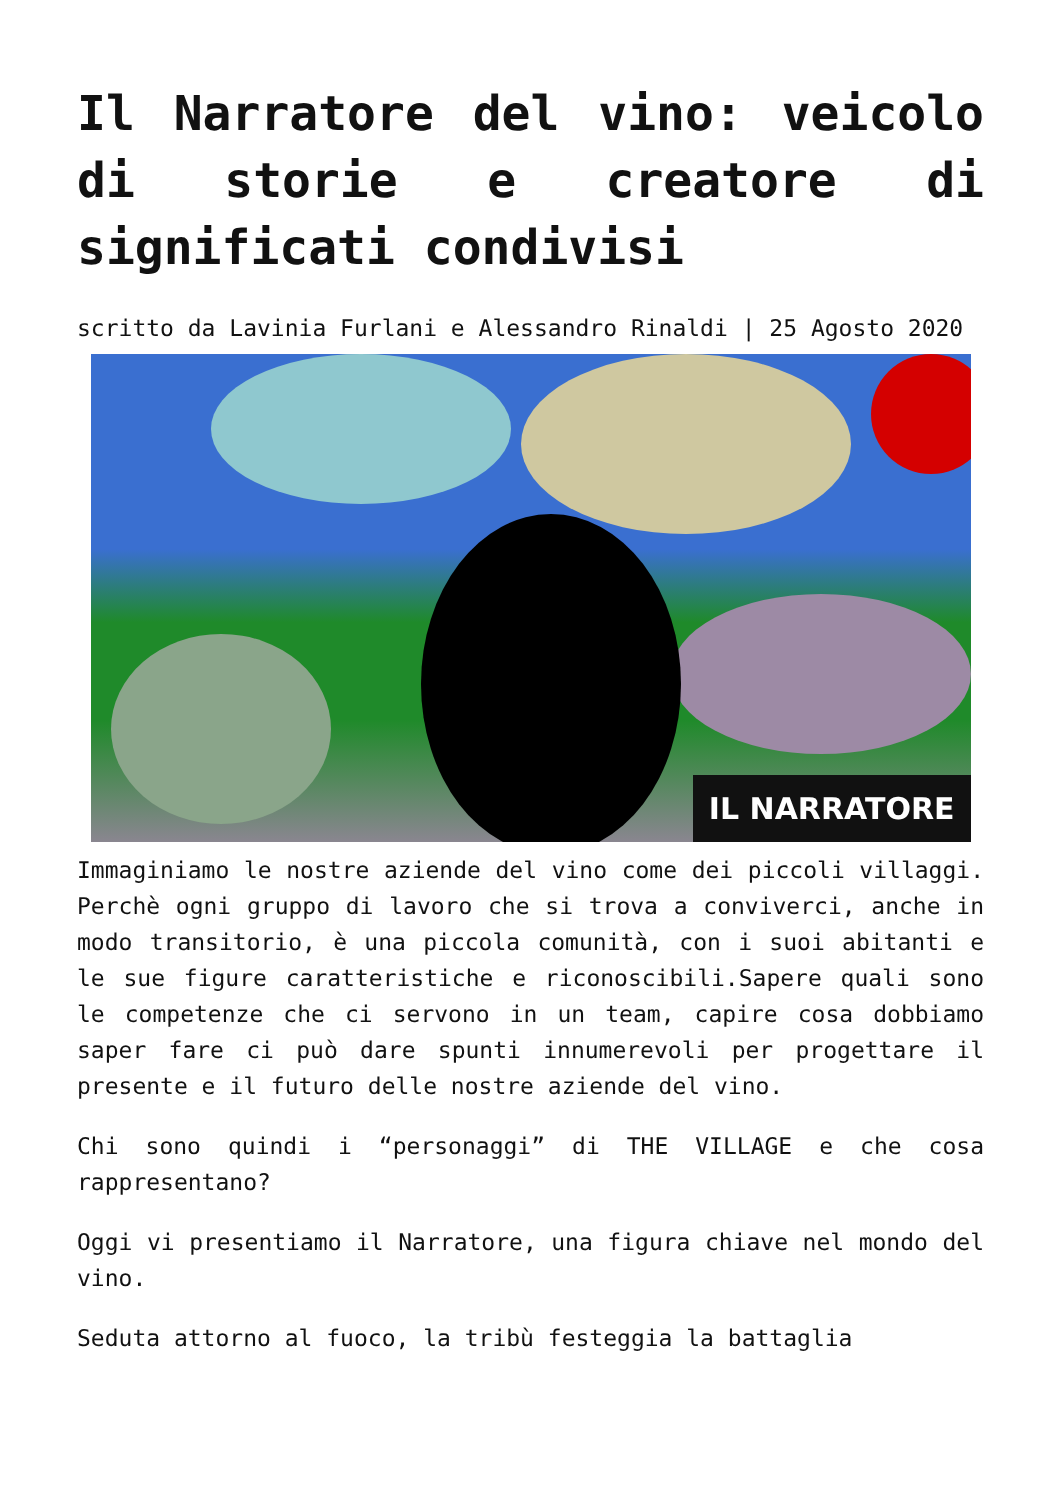Il Narratore del vino: veicolo di storie e creatore di significati condivisi
scritto da Lavinia Furlani e Alessandro Rinaldi | 25 Agosto 2020
IL NARRATORE
Immaginiamo le nostre aziende del vino come dei piccoli villaggi. Perchè ogni gruppo di lavoro che si trova a conviverci, anche in modo transitorio, è una piccola comunità, con i suoi abitanti e le sue figure caratteristiche e riconoscibili.Sapere quali sono le competenze che ci servono in un team, capire cosa dobbiamo saper fare ci può dare spunti innumerevoli per progettare il presente e il futuro delle nostre aziende del vino.
Chi sono quindi i “personaggi” di THE VILLAGE e che cosa rappresentano?
Oggi vi presentiamo il Narratore, una figura chiave nel mondo del vino.
Seduta attorno al fuoco, la tribù festeggia la battaglia